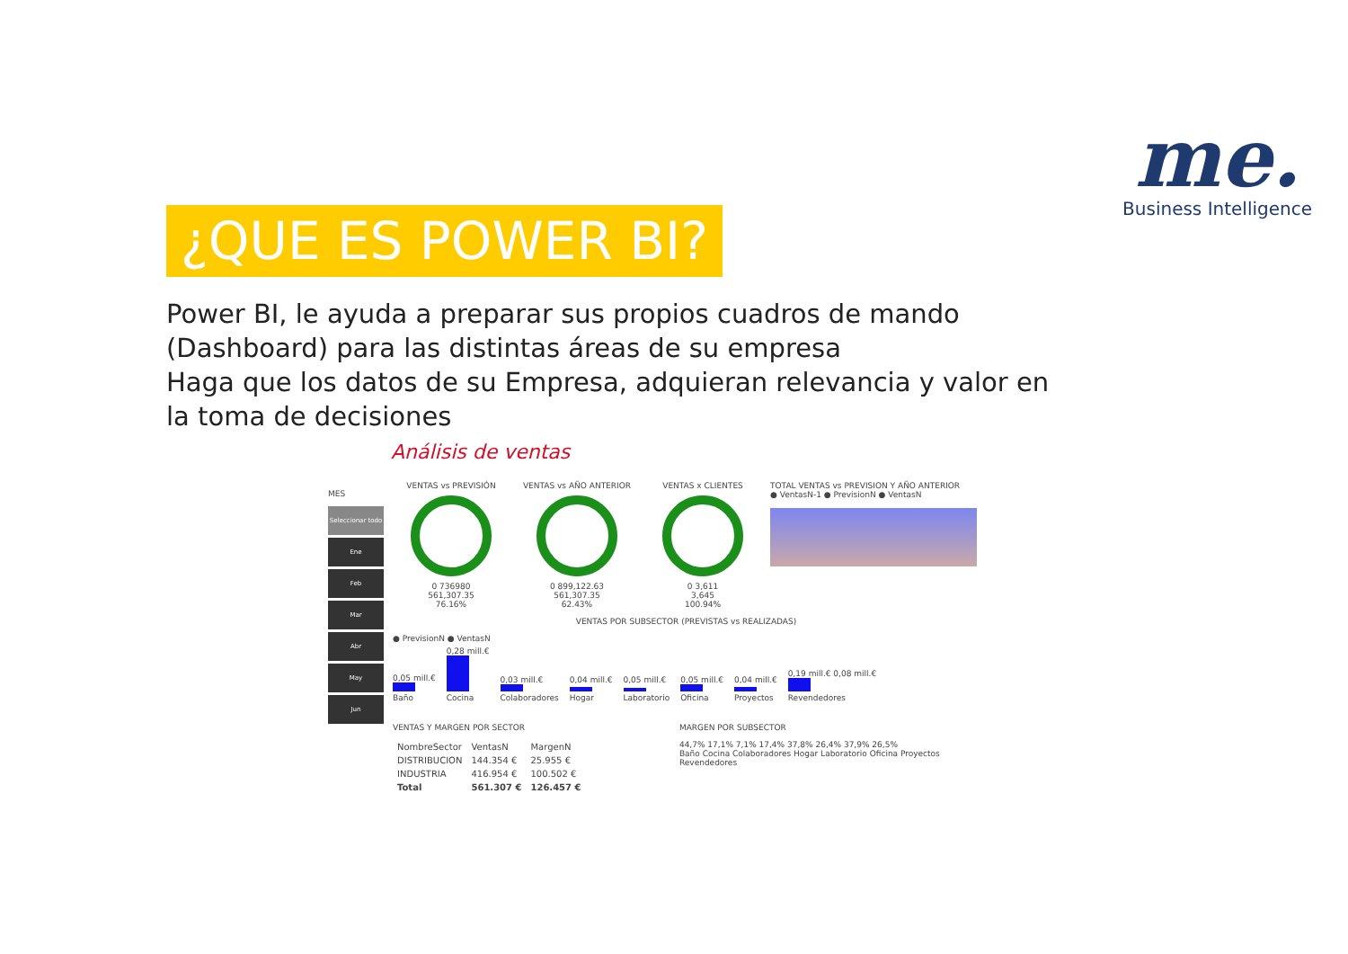me.
Business Intelligence
¿QUE ES POWER BI?
Power BI, le ayuda a preparar sus propios cuadros de mando (Dashboard) para las distintas áreas de su empresa
Haga que los datos de su Empresa, adquieran relevancia y valor en la toma de decisiones
Análisis de ventas
MES
Seleccionar todo
Ene
Feb
Mar
Abr
May
Jun
VENTAS vs PREVISIÓN
0 736980
561,307.35
76.16%
VENTAS vs AÑO ANTERIOR
0 899,122.63
561,307.35
62.43%
VENTAS x CLIENTES
0 3,611
3,645
100.94%
TOTAL VENTAS vs PREVISION Y AÑO ANTERIOR
● VentasN-1 ● PrevisionN ● VentasN
VENTAS POR SUBSECTOR (PREVISTAS vs REALIZADAS)
● PrevisionN ● VentasN
0,05 mill.€
Baño
0,28 mill.€
Cocina
0,03 mill.€
Colaboradores
0,04 mill.€
Hogar
0,05 mill.€
Laboratorio
0,05 mill.€
Oficina
0,04 mill.€
Proyectos
0,19 mill.€ 0,08 mill.€
Revendedores
VENTAS Y MARGEN POR SECTOR
| NombreSector | VentasN | MargenN |
| --- | --- | --- |
| DISTRIBUCION | 144.354 € | 25.955 € |
| INDUSTRIA | 416.954 € | 100.502 € |
| Total | 561.307 € | 126.457 € |
MARGEN POR SUBSECTOR
44,7% 17,1% 7,1% 17,4% 37,8% 26,4% 37,9% 26,5%
Baño Cocina Colaboradores Hogar Laboratorio Oficina Proyectos Revendedores